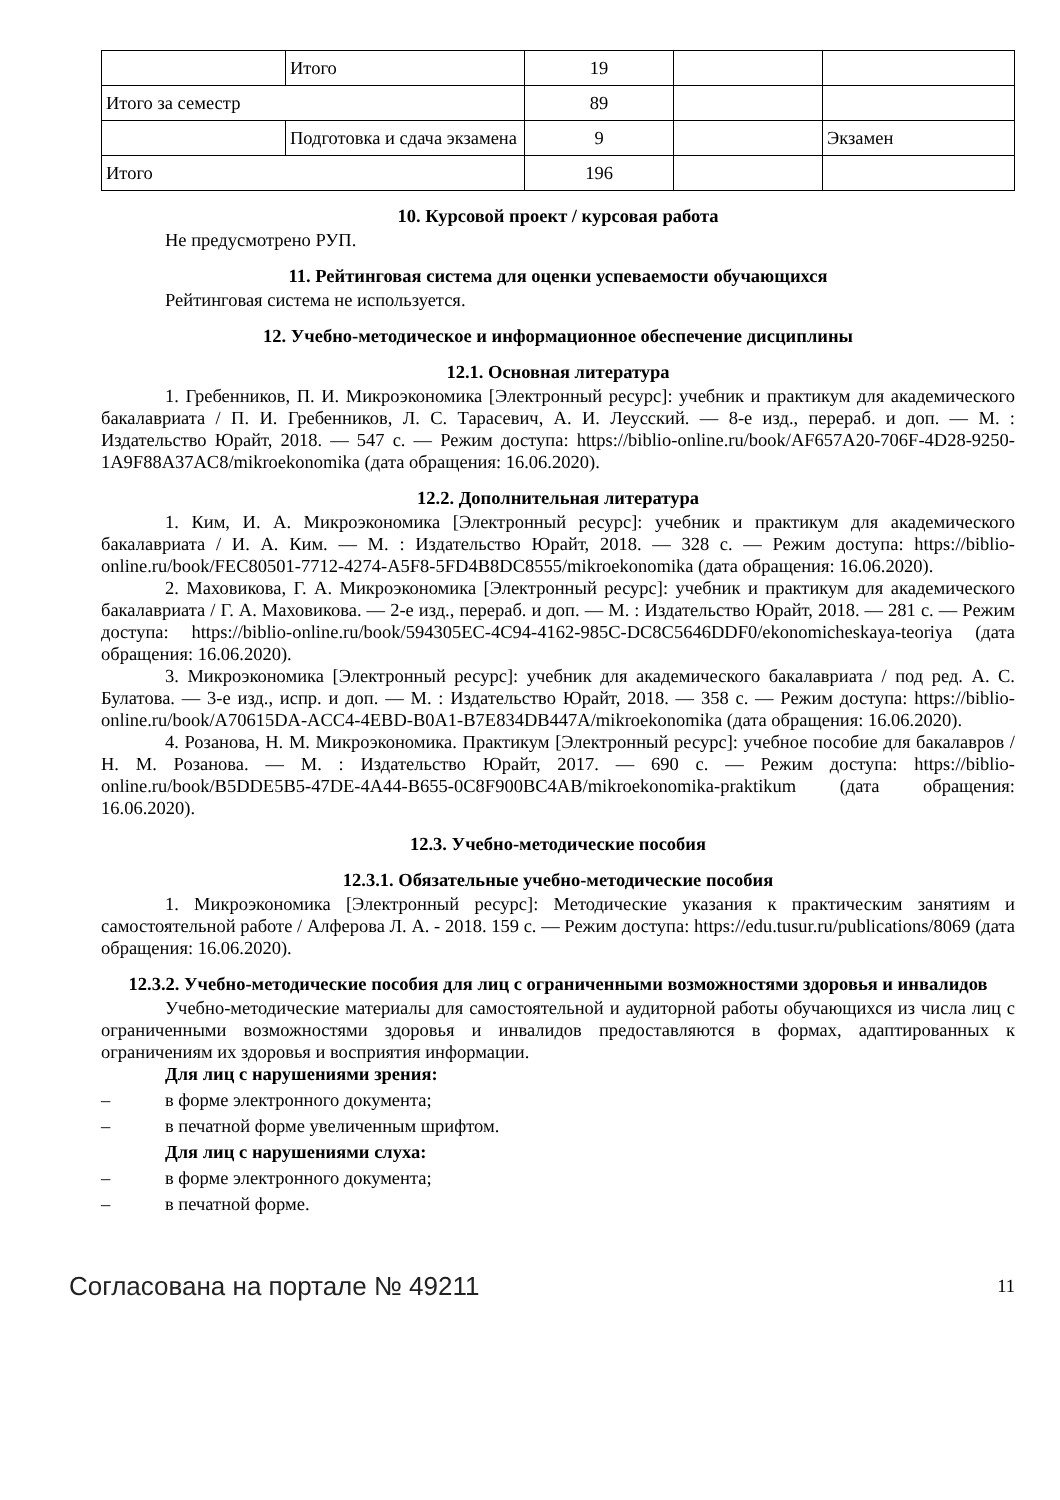| | Итого | 19 | | |
| Итого за семестр | | 89 | | |
| | Подготовка и сдача экзамена | 9 | | Экзамен |
| Итого | | 196 | | |
10. Курсовой проект / курсовая работа
Не предусмотрено РУП.
11. Рейтинговая система для оценки успеваемости обучающихся
Рейтинговая система не используется.
12. Учебно-методическое и информационное обеспечение дисциплины
12.1. Основная литература
1. Гребенников, П. И. Микроэкономика [Электронный ресурс]: учебник и практикум для академического бакалавриата / П. И. Гребенников, Л. С. Тарасевич, А. И. Леусский. — 8-е изд., перераб. и доп. — М. : Издательство Юрайт, 2018. — 547 с. — Режим доступа: https://biblio-online.ru/book/AF657A20-706F-4D28-9250-1A9F88A37AC8/mikroekonomika (дата обращения: 16.06.2020).
12.2. Дополнительная литература
1. Ким, И. А. Микроэкономика [Электронный ресурс]: учебник и практикум для академического бакалавриата / И. А. Ким. — М. : Издательство Юрайт, 2018. — 328 с. — Режим доступа: https://biblio-online.ru/book/FEC80501-7712-4274-A5F8-5FD4B8DC8555/mikroekonomika (дата обращения: 16.06.2020).
2. Маховикова, Г. А. Микроэкономика [Электронный ресурс]: учебник и практикум для академического бакалавриата / Г. А. Маховикова. — 2-е изд., перераб. и доп. — М. : Издательство Юрайт, 2018. — 281 с. — Режим доступа: https://biblio-online.ru/book/594305EC-4C94-4162-985C-DC8C5646DDF0/ekonomicheskaya-teoriya (дата обращения: 16.06.2020).
3. Микроэкономика [Электронный ресурс]: учебник для академического бакалавриата / под ред. А. С. Булатова. — 3-е изд., испр. и доп. — М. : Издательство Юрайт, 2018. — 358 с. — Режим доступа: https://biblio-online.ru/book/A70615DA-ACC4-4EBD-B0A1-B7E834DB447A/mikroekonomika (дата обращения: 16.06.2020).
4. Розанова, Н. М. Микроэкономика. Практикум [Электронный ресурс]: учебное пособие для бакалавров / Н. М. Розанова. — М. : Издательство Юрайт, 2017. — 690 с. — Режим доступа: https://biblio-online.ru/book/B5DDE5B5-47DE-4A44-B655-0C8F900BC4AB/mikroekonomika-praktikum (дата обращения: 16.06.2020).
12.3. Учебно-методические пособия
12.3.1. Обязательные учебно-методические пособия
1. Микроэкономика [Электронный ресурс]: Методические указания к практическим занятиям и самостоятельной работе / Алферова Л. А. - 2018. 159 с. — Режим доступа: https://edu.tusur.ru/publications/8069 (дата обращения: 16.06.2020).
12.3.2. Учебно-методические пособия для лиц с ограниченными возможностями здоровья и инвалидов
Учебно-методические материалы для самостоятельной и аудиторной работы обучающихся из числа лиц с ограниченными возможностями здоровья и инвалидов предоставляются в формах, адаптированных к ограничениям их здоровья и восприятия информации.
Для лиц с нарушениями зрения:
– в форме электронного документа;
– в печатной форме увеличенным шрифтом.
Для лиц с нарушениями слуха:
– в форме электронного документа;
– в печатной форме.
Согласована на портале № 49211 11